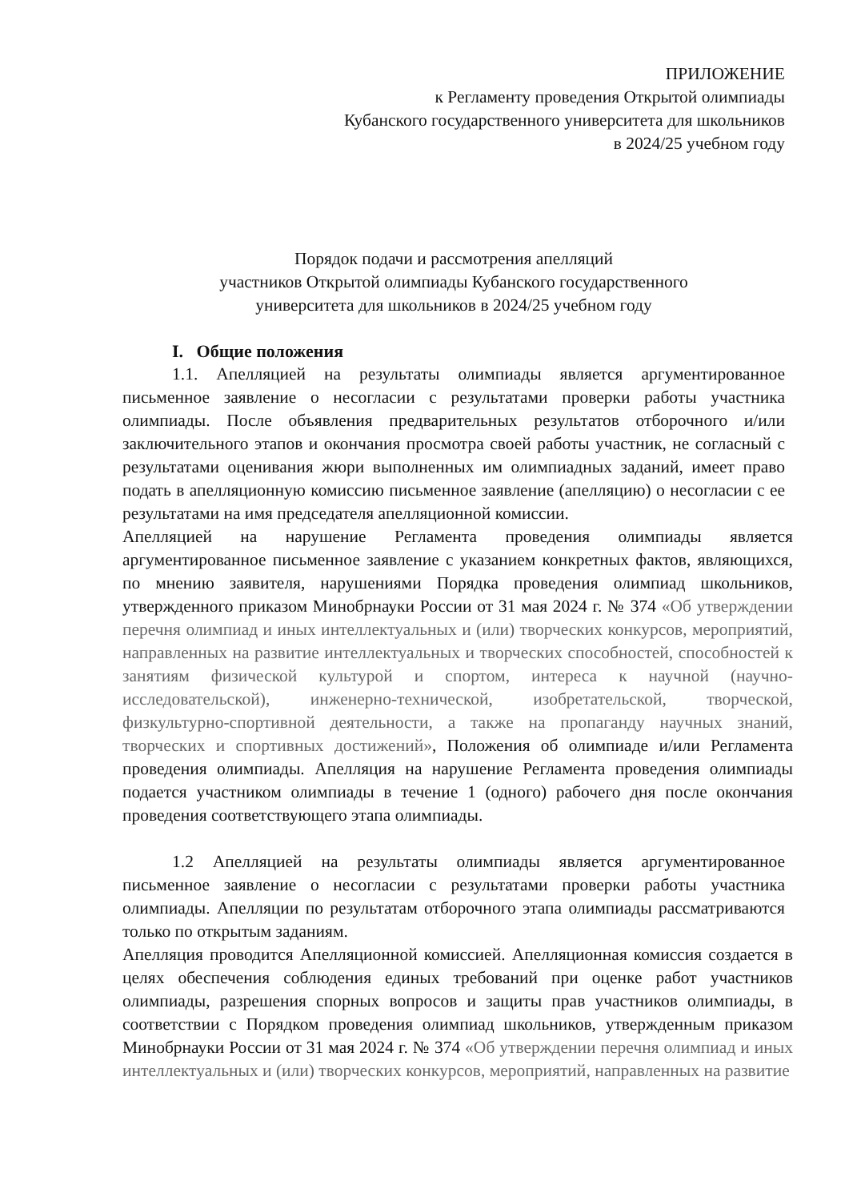ПРИЛОЖЕНИЕ
к Регламенту проведения Открытой олимпиады
Кубанского государственного университета для школьников
в 2024/25 учебном году
Порядок подачи и рассмотрения апелляций
участников Открытой олимпиады Кубанского государственного
университета для школьников в 2024/25 учебном году
I. Общие положения
1.1. Апелляцией на результаты олимпиады является аргументированное письменное заявление о несогласии с результатами проверки работы участника олимпиады. После объявления предварительных результатов отборочного и/или заключительного этапов и окончания просмотра своей работы участник, не согласный с результатами оценивания жюри выполненных им олимпиадных заданий, имеет право подать в апелляционную комиссию письменное заявление (апелляцию) о несогласии с ее результатами на имя председателя апелляционной комиссии.
Апелляцией на нарушение Регламента проведения олимпиады является аргументированное письменное заявление с указанием конкретных фактов, являющихся, по мнению заявителя, нарушениями Порядка проведения олимпиад школьников, утвержденного приказом Минобрнауки России от 31 мая 2024 г. № 374 «Об утверждении перечня олимпиад и иных интеллектуальных и (или) творческих конкурсов, мероприятий, направленных на развитие интеллектуальных и творческих способностей, способностей к занятиям физической культурой и спортом, интереса к научной (научно-исследовательской), инженерно-технической, изобретательской, творческой, физкультурно-спортивной деятельности, а также на пропаганду научных знаний, творческих и спортивных достижений», Положения об олимпиаде и/или Регламента проведения олимпиады. Апелляция на нарушение Регламента проведения олимпиады подается участником олимпиады в течение 1 (одного) рабочего дня после окончания проведения соответствующего этапа олимпиады.
1.2 Апелляцией на результаты олимпиады является аргументированное письменное заявление о несогласии с результатами проверки работы участника олимпиады. Апелляции по результатам отборочного этапа олимпиады рассматриваются только по открытым заданиям.
Апелляция проводится Апелляционной комиссией. Апелляционная комиссия создается в целях обеспечения соблюдения единых требований при оценке работ участников олимпиады, разрешения спорных вопросов и защиты прав участников олимпиады, в соответствии с Порядком проведения олимпиад школьников, утвержденным приказом Минобрнауки России от 31 мая 2024 г. № 374 «Об утверждении перечня олимпиад и иных интеллектуальных и (или) творческих конкурсов, мероприятий, направленных на развитие